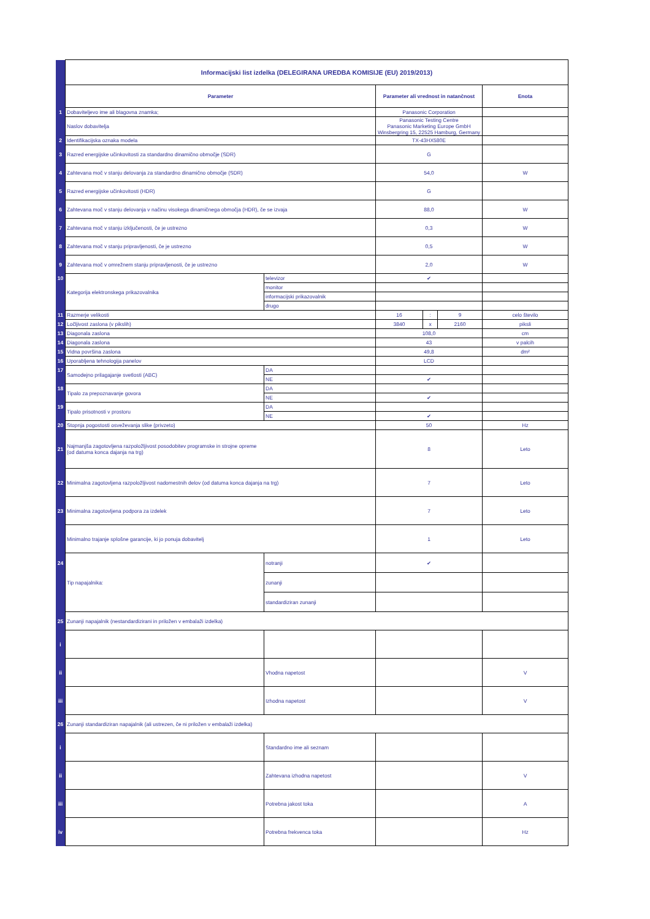| | Informacijski list izdelka (DELEGIRANA UREDBA KOMISIJE (EU) 2019/2013) | | | | | |
| | Parameter | | Parameter ali vrednost in natančnost | | | Enota |
| 1 | Dobaviteljevo ime ali blagovna znamka; | | Panasonic Corporation | | | |
| | Naslov dobavitelja | | Panasonic Testing Centre Panasonic Marketing Europe GmbH Winsbergring 15, 22525 Hamburg, Germany | | | |
| 2 | Identifikacijska oznaka modela | | TX-43HX580E | | | |
| 3 | Razred energijske učinkovitosti za standardno dinamično območje (SDR) | | G | | | |
| 4 | Zahtevana moč v stanju delovanja za standardno dinamično območje (SDR) | | 54,0 | | | W |
| 5 | Razred energijske učinkovitosti (HDR) | | G | | | |
| 6 | Zahtevana moč v stanju delovanja v načinu visokega dinamičnega območja (HDR), če se izvaja | | 88,0 | | | W |
| 7 | Zahtevana moč v stanju izključenosti, če je ustrezno | | 0,3 | | | W |
| 8 | Zahtevana moč v stanju pripravljenosti, če je ustrezno | | 0,5 | | | W |
| 9 | Zahtevana moč v omrežnem stanju pripravljenosti, če je ustrezno | | 2,0 | | | W |
| 10 | Kategorija elektronskega prikazovalnika | televizor | ✔ | | | |
| | | monitor | | | | |
| | | informacijski prikazovalnik | | | | |
| | | drugo | | | | |
| 11 | Razmerje velikosti | | 16 | : | 9 | celo število |
| 12 | Ločljivost zaslona (v pikslih) | | 3840 | x | 2160 | piksli |
| 13 | Diagonala zaslona | | 108,0 | | | cm |
| 14 | Diagonala zaslona | | 43 | | | v palcih |
| 15 | Vidna površina zaslona | | 49,8 | | | dm² |
| 16 | Uporabljena tehnologija panelov | | LCD | | | |
| 17 | Samodejno prilagajanje svetlosti (ABC) | DA | | | | |
| | | NE | ✔ | | | |
| 18 | Tipalo za prepoznavanje govora | DA | | | | |
| | | NE | ✔ | | | |
| 19 | Tipalo prisotnosti v prostoru | DA | | | | |
| | | NE | ✔ | | | |
| 20 | Stopnja pogostosti osveževanja slike (privzeto) | | 50 | | | Hz |
| 21 | Najmanjša zagotovljena razpoložljivost posodobitev programske in strojne opreme (od datuma konca dajanja na trg) | | 8 | | | Leto |
| 22 | Minimalna zagotovljena razpoložljivost nadomestnih delov (od datuma konca dajanja na trg) | | 7 | | | Leto |
| 23 | Minimalna zagotovljena podpora za izdelek | | 7 | | | Leto |
| | Minimalno trajanje splošne garancije, ki jo ponuja dobavitelj | | 1 | | | Leto |
| 24 | Tip napajalnika: | notranji | ✔ | | | |
| | | zunanji | | | | |
| | | standardiziran zunanji | | | | |
| 25 | Zunanji napajalnik (nestandardizirani in priložen v embalaži izdelka) | | | | | |
| i | | | | | | |
| ii | | Vhodna napetost | | | | V |
| iii | | Izhodna napetost | | | | V |
| 26 | Zunanji standardiziran napajalnik (ali ustrezen, če ni priložen v embalaži izdelka) | | | | | |
| i | | Standardno ime ali seznam | | | | |
| ii | | Zahtevana izhodna napetost | | | | V |
| iii | | Potrebna jakost toka | | | | A |
| iv | | Potrebna frekvenca toka | | | | Hz |